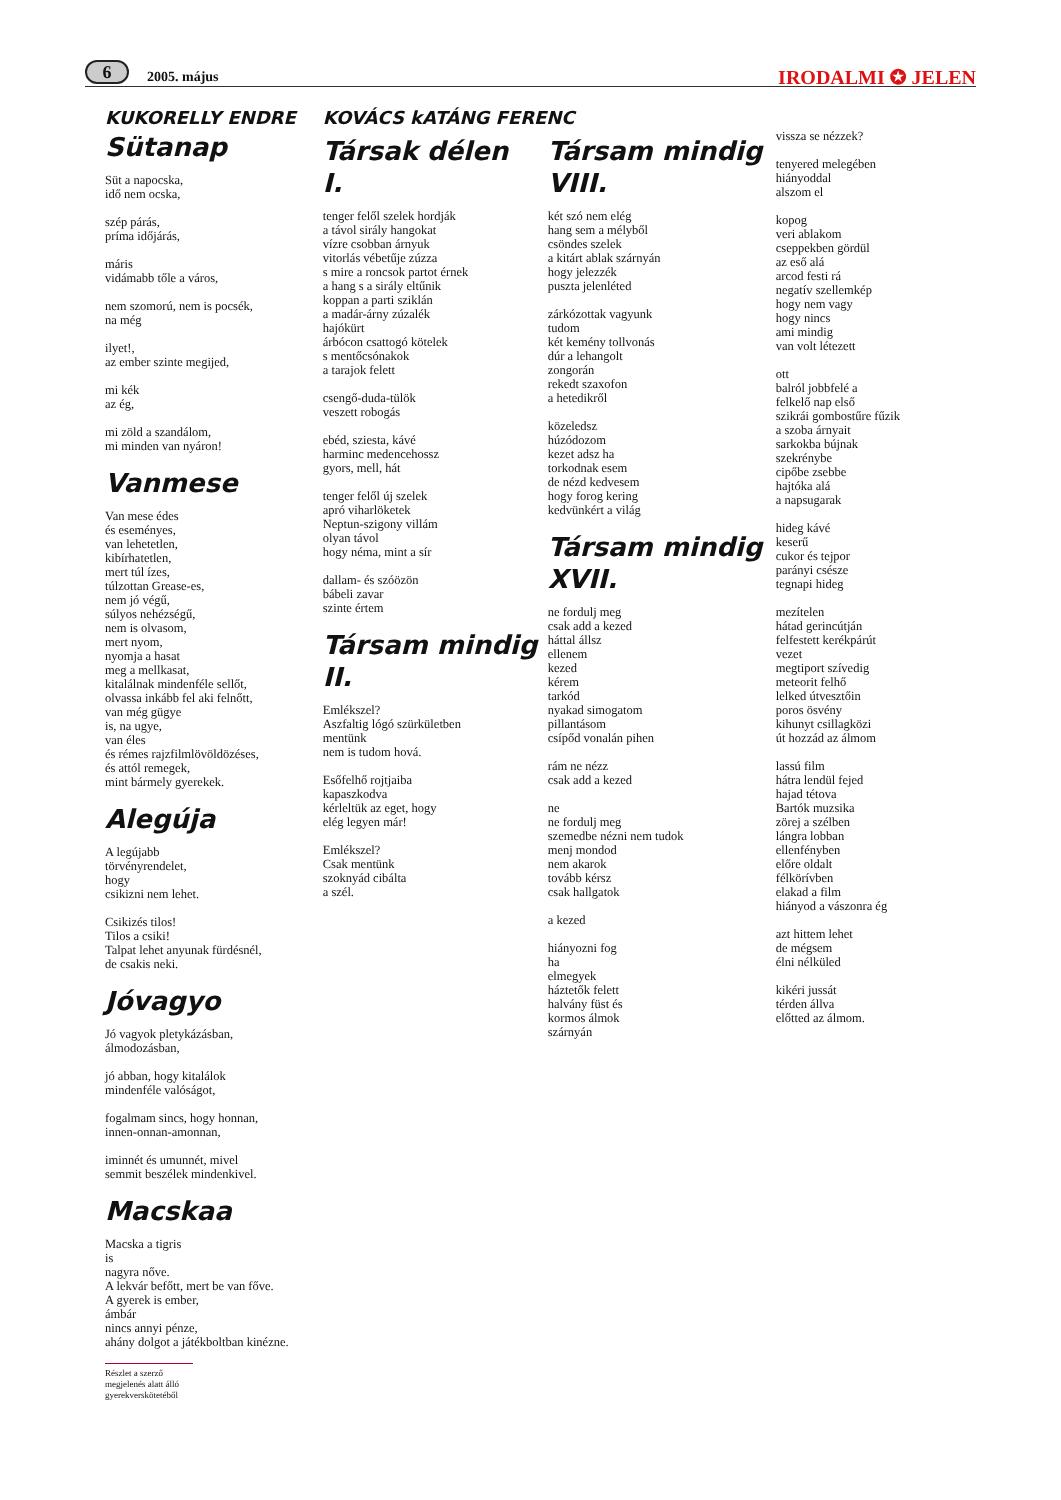6
2005. május
IRODALMI ✪ JELEN
KUKORELLY ENDRE
Sütanap
Süt a napocska,
idő nem ocska,
szép párás,
príma időjárás,
máris
vidámabb tőle a város,
nem szomorú, nem is pocsék,
na még
ilyet!,
az ember szinte megijed,
mi kék
az ég,
mi zöld a szandálom,
mi minden van nyáron!
Vanmese
Van mese édes
és eseményes,
van lehetetlen,
kibírhatetlen,
mert túl ízes,
túlzottan Grease-es,
nem jó végű,
súlyos nehézségű,
nem is olvasom,
mert nyom,
nyomja a hasat
meg a mellkasat,
kitalálnak mindenféle sellőt,
olvassa inkább fel aki felnőtt,
van még gügye
is, na ugye,
van éles
és rémes rajzfilmlövöldözéses,
és attól remegek,
mint bármely gyerekek.
Alegúja
A legújabb
törvényrendelet,
hogy
csikizni nem lehet.
Csikizés tilos!
Tilos a csiki!
Talpat lehet anyunak fürdésnél,
de csakis neki.
Jóvagyo
Jó vagyok pletykázásban,
álmodozásban,
jó abban, hogy kitalálok
mindenféle valóságot,
fogalmam sincs, hogy honnan,
innen-onnan-amonnan,
iminnét és umunnét, mivel
semmit beszélek mindenkivel.
Macskaa
Macska a tigris
is
nagyra nőve.
A lekvár befőtt, mert be van főve.
A gyerek is ember,
ámbár
nincs annyi pénze,
ahány dolgot a játékboltban kinézne.
Részlet a szerző
megjelenés alatt álló gyerekverskötetéből
KOVÁCS kATÁNG FERENC
Társak délen
I.
tenger felől szelek hordják
a távol sirály hangokat
vízre csobban árnyuk
vitorlás vébetűje zúzza
s mire a roncsok partot érnek
a hang s a sirály eltűnik
koppan a parti sziklán
a madár-árny zúzalék
hajókürt
árbócon csattogó kötelek
s mentőcsónakok
a tarajok felett
csengő-duda-tülök
veszett robogás
ebéd, sziesta, kávé
harminc medencehossz
gyors, mell, hát
tenger felől új szelek
apró viharlöketek
Neptun-szigony villám
olyan távol
hogy néma, mint a sír
dallam- és szóözön
bábeli zavar
szinte értem
Társam mindig
II.
Emlékszel?
Aszfaltig lógó szürkületben
mentünk
nem is tudom hová.
Esőfelhő rojtjaiba
kapaszkodva
kérleltük az eget, hogy
elég legyen már!
Emlékszel?
Csak mentünk
szoknyád cibálta
a szél.
Társam mindig
VIII.
két szó nem elég
hang sem a mélyből
csöndes szelek
a kitárt ablak szárnyán
hogy jelezzék
puszta jelenléted
zárkózottak vagyunk
tudom
két kemény tollvonás
dúr a lehangolt
zongorán
rekedt szaxofon
a hetedikről
közeledsz
húzódozom
kezet adsz ha
torkodnak esem
de nézd kedvesem
hogy forog kering
kedvünkért a világ
Társam mindig
XVII.
ne fordulj meg
csak add a kezed
háttal állsz
ellenem
kezed
kérem
tarkód
nyakad simogatom
pillantásom
csípőd vonalán pihen
rám ne nézz
csak add a kezed
ne
ne fordulj meg
szemedbe nézni nem tudok
menj mondod
nem akarok
tovább kérsz
csak hallgatok
a kezed
hiányozni fog
ha
elmegyek
háztetők felett
halvány füst és
kormos álmok
szárnyán
vissza se nézzek?
tenyered melegében
hiányoddal
alszom el
kopog
veri ablakom
cseppekben gördül
az eső alá
arcod festi rá
negatív szellemkép
hogy nem vagy
hogy nincs
ami mindig
van volt létezett
ott
balról jobbfelé a
felkelő nap első
szikrái gombostűre fűzik
a szoba árnyait
sarkokba bújnak
szekrénybe
cipőbe zsebbe
hajtóka alá
a napsugarak
hideg kávé
keserű
cukor és tejpor
parányi csésze
tegnapi hideg
mezítelen
hátad gerincútján
felfestett kerékpárút
vezet
megtiport szívedig
meteorit felhő
lelked útvesztőin
poros ösvény
kihunyt csillagközi
út hozzád az álmom
lassú film
hátra lendül fejed
hajad tétova
Bartók muzsika
zörej a szélben
lángra lobban
ellenfényben
előre oldalt
félkörívben
elakad a film
hiányod a vászonra ég
azt hittem lehet
de mégsem
élni nélküled
kikéri jussát
térden állva
előtted az álmom.